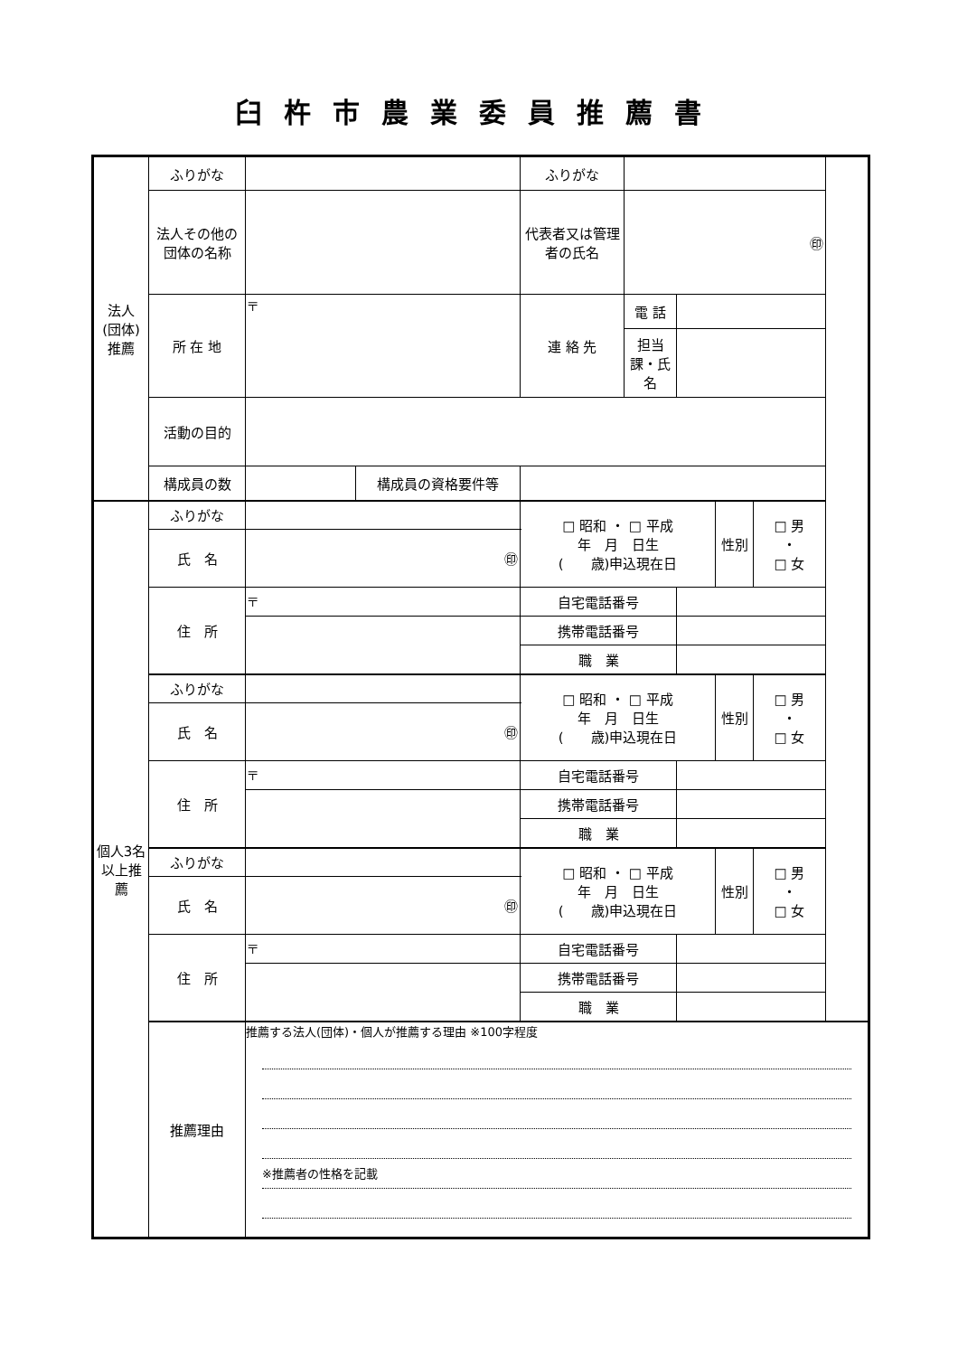臼杵市農業委員推薦書
| 法人 (団体) 推薦 | ふりがな | | | ふりがな | | | | |
| | 法人その他の団体の名称 | | | 代表者又は管理者の氏名 | ㊞ | | | |
| | 所 在 地 | 〒 | | 連 絡 先 | 電 話 | | | |
| | | | | | 担当課・氏名 | | | |
| | 活動の目的 | | | | | | | |
| | 構成員の数 | | 構成員の資格要件等 | | | | | |
| 個人3名以上推薦 | ふりがな | | | □ 昭和 ・ □ 平成 年 月 日生 ( 歳)申込現在日 | | | 性別 | □ 男 ・ □ 女 |
| | 氏 名 | ㊞ | | | | | | |
| | 住 所 | 〒 | | 自宅電話番号 | | | | |
| | | | | 携帯電話番号 | | | | |
| | | | | 職 業 | | | | |
| | ふりがな | | | □ 昭和 ・ □ 平成 年 月 日生 ( 歳)申込現在日 | | | 性別 | □ 男 ・ □ 女 |
| | 氏 名 | ㊞ | | | | | | |
| | 住 所 | 〒 | | 自宅電話番号 | | | | |
| | | | | 携帯電話番号 | | | | |
| | | | | 職 業 | | | | |
| | ふりがな | | | □ 昭和 ・ □ 平成 年 月 日生 ( 歳)申込現在日 | | | 性別 | □ 男 ・ □ 女 |
| | 氏 名 | ㊞ | | | | | | |
| | 住 所 | 〒 | | 自宅電話番号 | | | | |
| | | | | 携帯電話番号 | | | | |
| | | | | 職 業 | | | | |
| | 推薦理由 | 推薦する法人(団体)・個人が推薦する理由 ※100字程度 ※推薦者の性格を記載 | | | | | | |